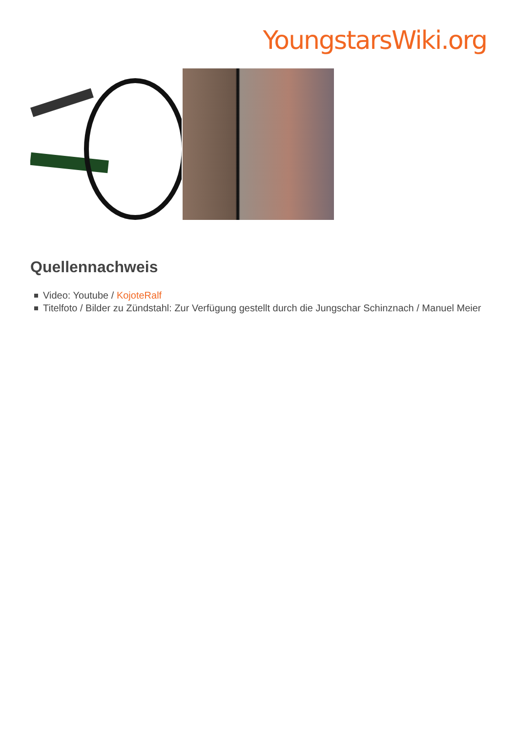YoungstarsWiki.org
Quellennachweis
Video: Youtube / KojoteRalf
Titelfoto / Bilder zu Zündstahl: Zur Verfügung gestellt durch die Jungschar Schinznach / Manuel Meier